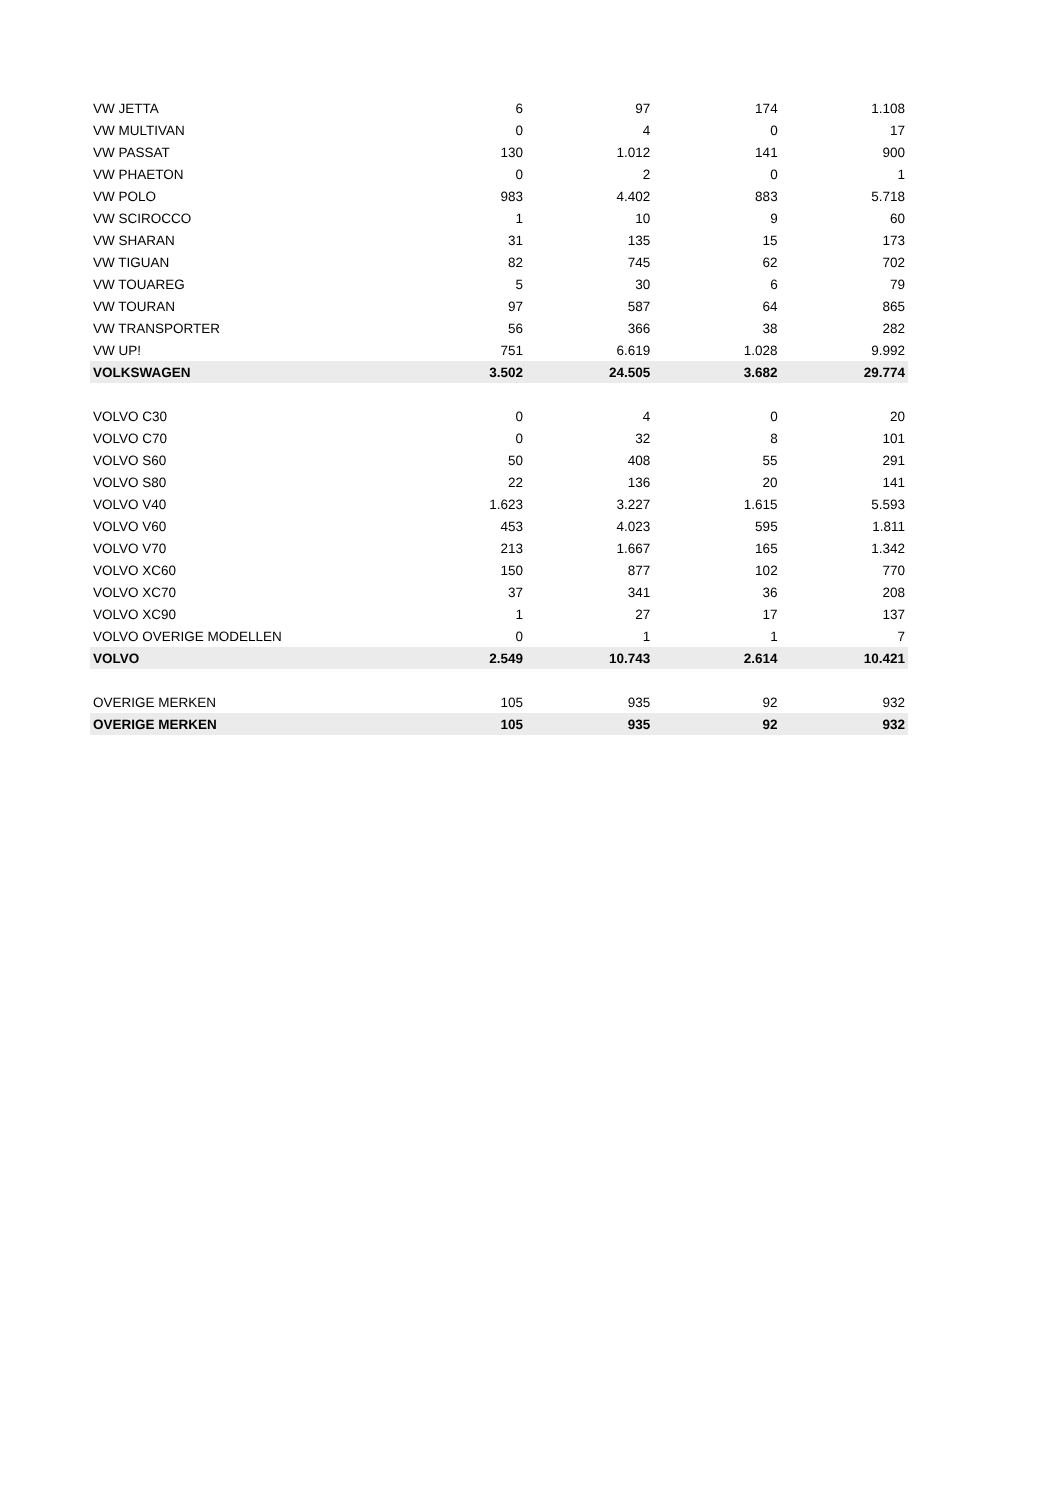| VW JETTA | 6 | 97 | 174 | 1.108 |
| VW MULTIVAN | 0 | 4 | 0 | 17 |
| VW PASSAT | 130 | 1.012 | 141 | 900 |
| VW PHAETON | 0 | 2 | 0 | 1 |
| VW POLO | 983 | 4.402 | 883 | 5.718 |
| VW SCIROCCO | 1 | 10 | 9 | 60 |
| VW SHARAN | 31 | 135 | 15 | 173 |
| VW TIGUAN | 82 | 745 | 62 | 702 |
| VW TOUAREG | 5 | 30 | 6 | 79 |
| VW TOURAN | 97 | 587 | 64 | 865 |
| VW TRANSPORTER | 56 | 366 | 38 | 282 |
| VW UP! | 751 | 6.619 | 1.028 | 9.992 |
| VOLKSWAGEN | 3.502 | 24.505 | 3.682 | 29.774 |
| VOLVO C30 | 0 | 4 | 0 | 20 |
| VOLVO C70 | 0 | 32 | 8 | 101 |
| VOLVO S60 | 50 | 408 | 55 | 291 |
| VOLVO S80 | 22 | 136 | 20 | 141 |
| VOLVO V40 | 1.623 | 3.227 | 1.615 | 5.593 |
| VOLVO V60 | 453 | 4.023 | 595 | 1.811 |
| VOLVO V70 | 213 | 1.667 | 165 | 1.342 |
| VOLVO XC60 | 150 | 877 | 102 | 770 |
| VOLVO XC70 | 37 | 341 | 36 | 208 |
| VOLVO XC90 | 1 | 27 | 17 | 137 |
| VOLVO OVERIGE MODELLEN | 0 | 1 | 1 | 7 |
| VOLVO | 2.549 | 10.743 | 2.614 | 10.421 |
| OVERIGE MERKEN | 105 | 935 | 92 | 932 |
| OVERIGE MERKEN | 105 | 935 | 92 | 932 |